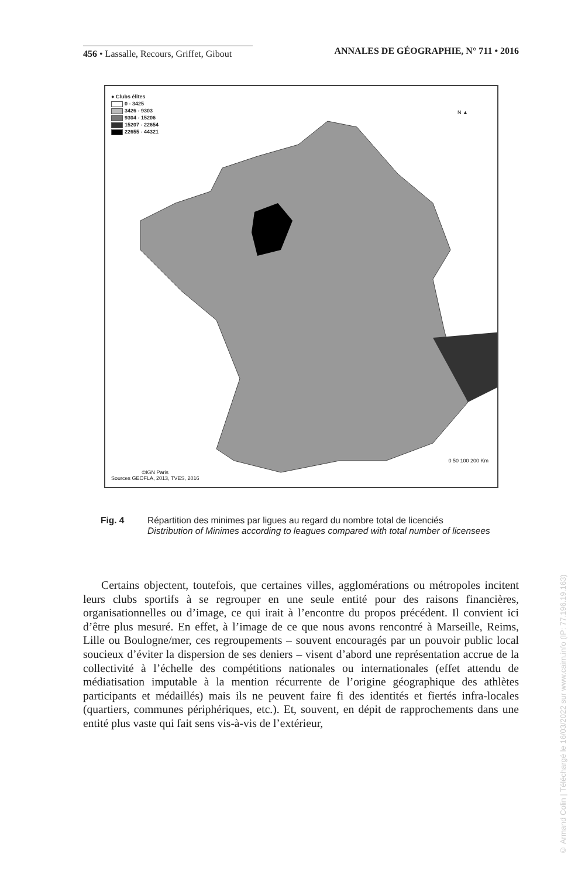456 • Lassalle, Recours, Griffet, Gibout
ANNALES DE GÉOGRAPHIE, N° 711 • 2016
● Clubs élites
0 - 3425
3426 - 9303
9304 - 15206
15207 - 22654
22655 - 44321
N ▲
0 50 100 200 Km
©IGN Paris
Sources GEOFLA, 2013, TVES, 2016
Fig. 4 Répartition des minimes par ligues au regard du nombre total de licenciés
Distribution of Minimes according to leagues compared with total number of licensees
Certains objectent, toutefois, que certaines villes, agglomérations ou métropoles incitent leurs clubs sportifs à se regrouper en une seule entité pour des raisons financières, organisationnelles ou d’image, ce qui irait à l’encontre du propos précédent. Il convient ici d’être plus mesuré. En effet, à l’image de ce que nous avons rencontré à Marseille, Reims, Lille ou Boulogne/mer, ces regroupements – souvent encouragés par un pouvoir public local soucieux d’éviter la dispersion de ses deniers – visent d’abord une représentation accrue de la collectivité à l’échelle des compétitions nationales ou internationales (effet attendu de médiatisation imputable à la mention récurrente de l’origine géographique des athlètes participants et médaillés) mais ils ne peuvent faire fi des identités et fiertés infra-locales (quartiers, communes périphériques, etc.). Et, souvent, en dépit de rapprochements dans une entité plus vaste qui fait sens vis-à-vis de l’extérieur,
© Armand Colin | Téléchargé le 16/03/2022 sur www.cairn.info (IP: 77.196.19.163)